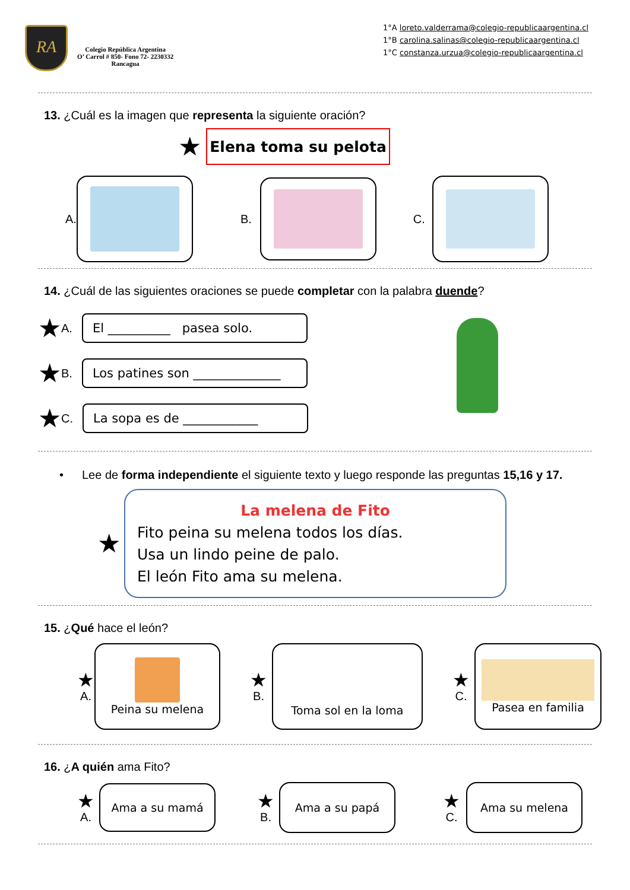RA
Colegio República Argentina
O’ Carrol # 850- Fono 72- 2230332
Rancagua
1°A loreto.valderrama@colegio-republicaargentina.cl
1°B carolina.salinas@colegio-republicaargentina.cl
1°C constanza.urzua@colegio-republicaargentina.cl
13. ¿Cuál es la imagen que representa la siguiente oración?
★
Elena toma su pelota
A. B. C.
14. ¿Cuál de las siguientes oraciones se puede completar con la palabra duende?
★ A.
El __________ pasea solo.
★ B.
Los patines son ______________
★ C.
La sopa es de ____________
• Lee de forma independiente el siguiente texto y luego responde las preguntas 15,16 y 17.
★
La melena de Fito
Fito peina su melena todos los días.
Usa un lindo peine de palo.
El león Fito ama su melena.
15. ¿Qué hace el león?
★
A.
Peina su melena
★
B.
Toma sol en la loma
★
C.
Pasea en familia
16. ¿A quién ama Fito?
★
A.
Ama a su mamá
★
B.
Ama a su papá
★
C.
Ama su melena